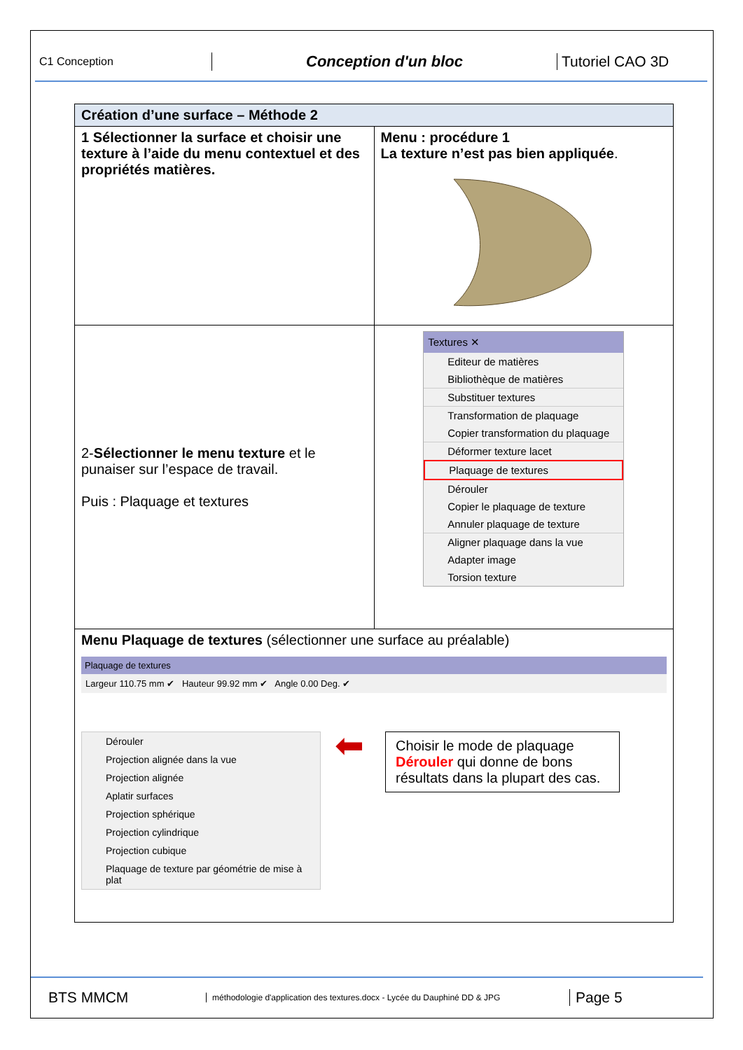C1 Conception
Conception d'un bloc Tutoriel CAO 3D
| Création d’une surface – Méthode 2 | |
| 1 Sélectionner la surface et choisir une texture à l’aide du menu contextuel et des propriétés matières. | Menu : procédure 1 La texture n’est pas bien appliquée . |
| 2- Sélectionner le menu texture et le punaiser sur l’espace de travail. Puis : Plaquage et textures | Textures ✕ Editeur de matières Bibliothèque de matières Substituer textures Transformation de plaquage Copier transformation du plaquage Déformer texture lacet Plaquage de textures Dérouler Copier le plaquage de texture Annuler plaquage de texture Aligner plaquage dans la vue Adapter image Torsion texture |
| Menu Plaquage de textures (sélectionner une surface au préalable) Plaquage de textures Largeur 110.75 mm ✔ Hauteur 99.92 mm ✔ Angle 0.00 Deg. ✔ Dérouler Projection alignée dans la vue Projection alignée Aplatir surfaces Projection sphérique Projection cylindrique Projection cubique Plaquage de texture par géométrie de mise à plat ⬅ Choisir le mode de plaquage Dérouler qui donne de bons résultats dans la plupart des cas. | |
BTS MMCM
méthodologie d'application des textures.docx - Lycée du Dauphiné DD & JPG
Page 5